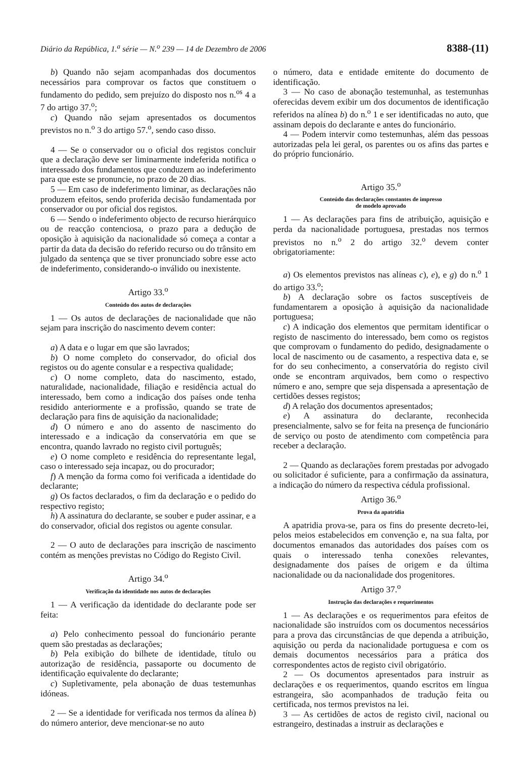Diário da República, 1.<sup>a</sup> série — N.<sup>o</sup> 239 — 14 de Dezembro de 2006 8388-(11)
b) Quando não sejam acompanhadas dos documentos necessários para comprovar os factos que constituem o fundamento do pedido, sem prejuízo do disposto nos n.<sup>os</sup> 4 a 7 do artigo 37.<sup>o</sup>;
c) Quando não sejam apresentados os documentos previstos no n.<sup>o</sup> 3 do artigo 57.<sup>o</sup>, sendo caso disso.
4 — Se o conservador ou o oficial dos registos concluir que a declaração deve ser liminarmente indeferida notifica o interessado dos fundamentos que conduzem ao indeferimento para que este se pronuncie, no prazo de 20 dias.
5 — Em caso de indeferimento liminar, as declarações não produzem efeitos, sendo proferida decisão fundamentada por conservador ou por oficial dos registos.
6 — Sendo o indeferimento objecto de recurso hierárquico ou de reacção contenciosa, o prazo para a dedução de oposição à aquisição da nacionalidade só começa a contar a partir da data da decisão do referido recurso ou do trânsito em julgado da sentença que se tiver pronunciado sobre esse acto de indeferimento, considerando-o inválido ou inexistente.
Artigo 33.<sup>o</sup>
Conteúdo dos autos de declarações
1 — Os autos de declarações de nacionalidade que não sejam para inscrição do nascimento devem conter:
a) A data e o lugar em que são lavrados;
b) O nome completo do conservador, do oficial dos registos ou do agente consular e a respectiva qualidade;
c) O nome completo, data do nascimento, estado, naturalidade, nacionalidade, filiação e residência actual do interessado, bem como a indicação dos países onde tenha residido anteriormente e a profissão, quando se trate de declaração para fins de aquisição da nacionalidade;
d) O número e ano do assento de nascimento do interessado e a indicação da conservatória em que se encontra, quando lavrado no registo civil português;
e) O nome completo e residência do representante legal, caso o interessado seja incapaz, ou do procurador;
f) A menção da forma como foi verificada a identidade do declarante;
g) Os factos declarados, o fim da declaração e o pedido do respectivo registo;
h) A assinatura do declarante, se souber e puder assinar, e a do conservador, oficial dos registos ou agente consular.
2 — O auto de declarações para inscrição de nascimento contém as menções previstas no Código do Registo Civil.
Artigo 34.<sup>o</sup>
Verificação da identidade nos autos de declarações
1 — A verificação da identidade do declarante pode ser feita:
a) Pelo conhecimento pessoal do funcionário perante quem são prestadas as declarações;
b) Pela exibição do bilhete de identidade, título ou autorização de residência, passaporte ou documento de identificação equivalente do declarante;
c) Supletivamente, pela abonação de duas testemunhas idóneas.
2 — Se a identidade for verificada nos termos da alínea b) do número anterior, deve mencionar-se no auto
o número, data e entidade emitente do documento de identificação.
3 — No caso de abonação testemunhal, as testemunhas oferecidas devem exibir um dos documentos de identificação referidos na alínea b) do n.<sup>o</sup> 1 e ser identificadas no auto, que assinam depois do declarante e antes do funcionário.
4 — Podem intervir como testemunhas, além das pessoas autorizadas pela lei geral, os parentes ou os afins das partes e do próprio funcionário.
Artigo 35.<sup>o</sup>
Conteúdo das declarações constantes de impresso
de modelo aprovado
1 — As declarações para fins de atribuição, aquisição e perda da nacionalidade portuguesa, prestadas nos termos previstos no n.<sup>o</sup> 2 do artigo 32.<sup>o</sup> devem conter obrigatoriamente:
a) Os elementos previstos nas alíneas c), e), e g) do n.<sup>o</sup> 1 do artigo 33.<sup>o</sup>;
b) A declaração sobre os factos susceptíveis de fundamentarem a oposição à aquisição da nacionalidade portuguesa;
c) A indicação dos elementos que permitam identificar o registo de nascimento do interessado, bem como os registos que comprovam o fundamento do pedido, designadamente o local de nascimento ou de casamento, a respectiva data e, se for do seu conhecimento, a conservatória do registo civil onde se encontram arquivados, bem como o respectivo número e ano, sempre que seja dispensada a apresentação de certidões desses registos;
d) A relação dos documentos apresentados;
e) A assinatura do declarante, reconhecida presencialmente, salvo se for feita na presença de funcionário de serviço ou posto de atendimento com competência para receber a declaração.
2 — Quando as declarações forem prestadas por advogado ou solicitador é suficiente, para a confirmação da assinatura, a indicação do número da respectiva cédula profissional.
Artigo 36.<sup>o</sup>
Prova da apatridia
A apatridia prova-se, para os fins do presente decreto-lei, pelos meios estabelecidos em convenção e, na sua falta, por documentos emanados das autoridades dos países com os quais o interessado tenha conexões relevantes, designadamente dos países de origem e da última nacionalidade ou da nacionalidade dos progenitores.
Artigo 37.<sup>o</sup>
Instrução das declarações e requerimentos
1 — As declarações e os requerimentos para efeitos de nacionalidade são instruídos com os documentos necessários para a prova das circunstâncias de que dependa a atribuição, aquisição ou perda da nacionalidade portuguesa e com os demais documentos necessários para a prática dos correspondentes actos de registo civil obrigatório.
2 — Os documentos apresentados para instruir as declarações e os requerimentos, quando escritos em língua estrangeira, são acompanhados de tradução feita ou certificada, nos termos previstos na lei.
3 — As certidões de actos de registo civil, nacional ou estrangeiro, destinadas a instruir as declarações e